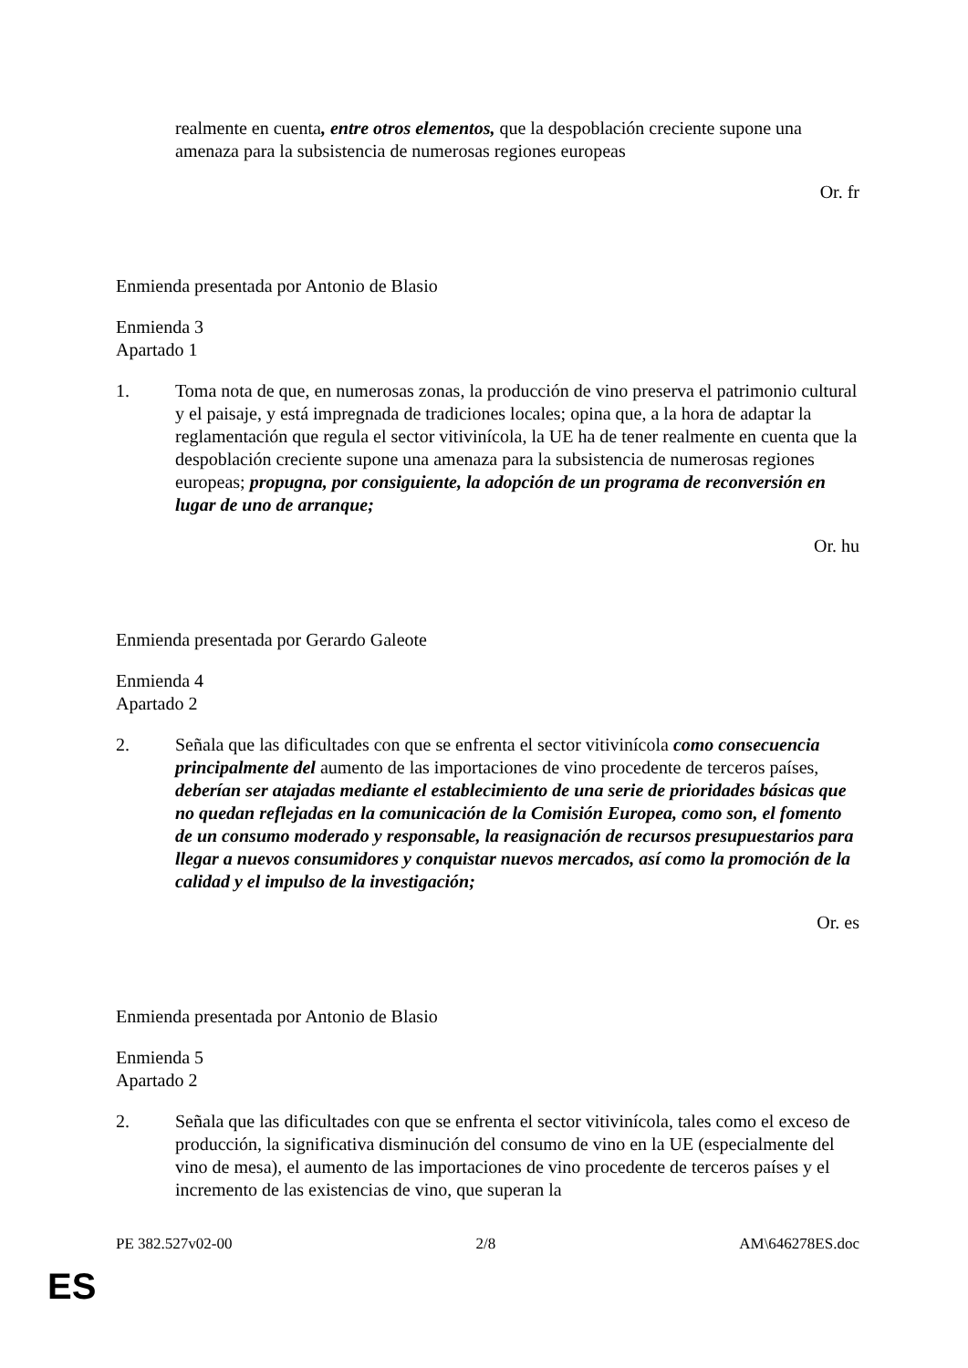realmente en cuenta, entre otros elementos, que la despoblación creciente supone una amenaza para la subsistencia de numerosas regiones europeas
Or. fr
Enmienda presentada por Antonio de Blasio
Enmienda 3
Apartado 1
1. Toma nota de que, en numerosas zonas, la producción de vino preserva el patrimonio cultural y el paisaje, y está impregnada de tradiciones locales; opina que, a la hora de adaptar la reglamentación que regula el sector vitivinícola, la UE ha de tener realmente en cuenta que la despoblación creciente supone una amenaza para la subsistencia de numerosas regiones europeas; propugna, por consiguiente, la adopción de un programa de reconversión en lugar de uno de arranque;
Or. hu
Enmienda presentada por Gerardo Galeote
Enmienda 4
Apartado 2
2. Señala que las dificultades con que se enfrenta el sector vitivinícola como consecuencia principalmente del aumento de las importaciones de vino procedente de terceros países, deberían ser atajadas mediante el establecimiento de una serie de prioridades básicas que no quedan reflejadas en la comunicación de la Comisión Europea, como son, el fomento de un consumo moderado y responsable, la reasignación de recursos presupuestarios para llegar a nuevos consumidores y conquistar nuevos mercados, así como la promoción de la calidad y el impulso de la investigación;
Or. es
Enmienda presentada por Antonio de Blasio
Enmienda 5
Apartado 2
2. Señala que las dificultades con que se enfrenta el sector vitivinícola, tales como el exceso de producción, la significativa disminución del consumo de vino en la UE (especialmente del vino de mesa), el aumento de las importaciones de vino procedente de terceros países y el incremento de las existencias de vino, que superan la
PE 382.527v02-00 2/8 AM\646278ES.doc
ES